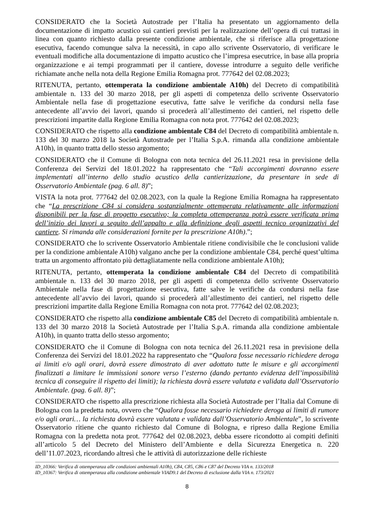CONSIDERATO che la Società Autostrade per l’Italia ha presentato un aggiornamento della documentazione di impatto acustico sui cantieri previsti per la realizzazione dell’opera di cui trattasi in linea con quanto richiesto dalla presente condizione ambientale, che si riferisce alla progettazione esecutiva, facendo comunque salva la necessità, in capo allo scrivente Osservatorio, di verificare le eventuali modifiche alla documentazione di impatto acustico che l’impresa esecutrice, in base alla propria organizzazione e ai tempi programmati per il cantiere, dovesse introdurre a seguito delle verifiche richiamate anche nella nota della Regione Emilia Romagna prot. 777642 del 02.08.2023;
RITENUTA, pertanto, ottemperata la condizione ambientale A10h) del Decreto di compatibilità ambientale n. 133 del 30 marzo 2018, per gli aspetti di competenza dello scrivente Osservatorio Ambientale nella fase di progettazione esecutiva, fatte salve le verifiche da condursi nella fase antecedente all’avvio dei lavori, quando si procederà all’allestimento dei cantieri, nel rispetto delle prescrizioni impartite dalla Regione Emilia Romagna con nota prot. 777642 del 02.08.2023;
CONSIDERATO che rispetto alla condizione ambientale C84 del Decreto di compatibilità ambientale n. 133 del 30 marzo 2018 la Società Autostrade per l’Italia S.p.A. rimanda alla condizione ambientale A10h), in quanto tratta dello stesso argomento;
CONSIDERATO che il Comune di Bologna con nota tecnica del 26.11.2021 resa in previsione della Conferenza dei Servizi del 18.01.2022 ha rappresentato che “Tali accorgimenti dovranno essere implementati all’interno dello studio acustico della cantierizzazione, da presentare in sede di Osservatorio Ambientale (pag. 6 all. 8)”;
VISTA la nota prot. 777642 del 02.08.2023, con la quale la Regione Emilia Romagna ha rappresentato che “La prescrizione C84 si considera sostanzialmente ottemperata relativamente alle informazioni disponibili per la fase di progetto esecutivo; la completa ottemperanza potrà essere verificata prima dell’inizio dei lavori a seguito dell’appalto e alla definizione degli aspetti tecnico organizzativi del cantiere. Si rimanda alle considerazioni fornite per la prescrizione A10h).”;
CONSIDERATO che lo scrivente Osservatorio Ambientale ritiene condivisibile che le conclusioni valide per la condizione ambientale A10h) valgano anche per la condizione ambientale C84, perché quest’ultima tratta un argomento affrontato più dettagliatamente nella condizione ambientale A10h);
RITENUTA, pertanto, ottemperata la condizione ambientale C84 del Decreto di compatibilità ambientale n. 133 del 30 marzo 2018, per gli aspetti di competenza dello scrivente Osservatorio Ambientale nella fase di progettazione esecutiva, fatte salve le verifiche da condursi nella fase antecedente all’avvio dei lavori, quando si procederà all’allestimento dei cantieri, nel rispetto delle prescrizioni impartite dalla Regione Emilia Romagna con nota prot. 777642 del 02.08.2023;
CONSIDERATO che rispetto alla condizione ambientale C85 del Decreto di compatibilità ambientale n. 133 del 30 marzo 2018 la Società Autostrade per l’Italia S.p.A. rimanda alla condizione ambientale A10h), in quanto tratta dello stesso argomento;
CONSIDERATO che il Comune di Bologna con nota tecnica del 26.11.2021 resa in previsione della Conferenza dei Servizi del 18.01.2022 ha rappresentato che “Qualora fosse necessario richiedere deroga ai limiti e/o agli orari, dovrà essere dimostrato di aver adottato tutte le misure e gli accorgimenti finalizzati a limitare le immissioni sonore verso l’esterno (dando pertanto evidenza dell’impossibilità tecnica di conseguire il rispetto dei limiti); la richiesta dovrà essere valutata e validata dall’Osservatorio Ambientale. (pag. 6 all. 8)”;
CONSIDERATO che rispetto alla prescrizione richiesta alla Società Autostrade per l’Italia dal Comune di Bologna con la predetta nota, ovvero che “Qualora fosse necessario richiedere deroga ai limiti di rumore e/o agli orari… la richiesta dovrà essere valutata e validata dall’Osservatorio Ambientale”, lo scrivente Osservatorio ritiene che quanto richiesto dal Comune di Bologna, e ripreso dalla Regione Emilia Romagna con la predetta nota prot. 777642 del 02.08.2023, debba essere ricondotto ai compiti definiti all’articolo 5 del Decreto del Ministero dell’Ambiente e della Sicurezza Energetica n. 220 dell’11.07.2023, ricordando altresì che le attività di autorizzazione delle richieste
ID_10366: Verifica di ottemperanza alle condizioni ambientali A10h), C84, C85, C86 e C87 del Decreto VIA n. 133/2018
ID_10367: Verifica di ottemperanza alla condizione ambientale VIAD9.1 del Decreto di esclusione dalla VIA n. 173/2021
8